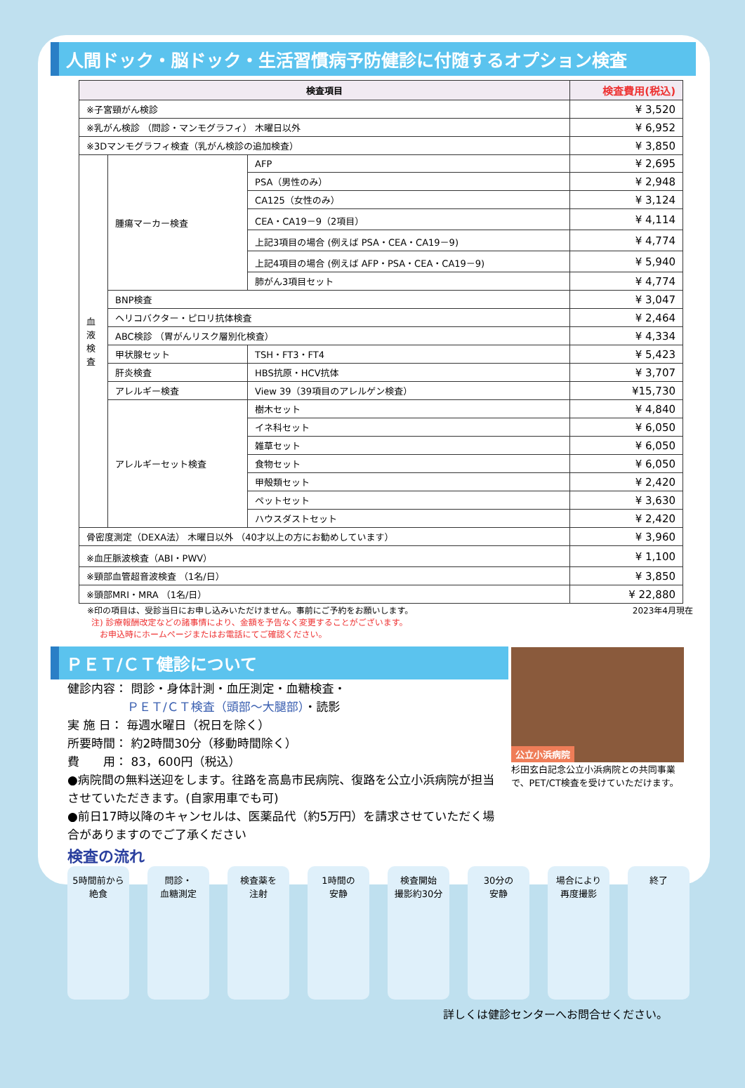人間ドック・脳ドック・生活習慣病予防健診に付随するオプション検査
| 検査項目 | | | 検査費用(税込) |
| --- | --- | --- | --- |
| ※子宮頸がん検診 | | | ¥ 3,520 |
| ※乳がん検診 （問診・マンモグラフィ） 木曜日以外 | | | ¥ 6,952 |
| ※3Dマンモグラフィ検査（乳がん検診の追加検査） | | | ¥ 3,850 |
| 血 液 検 査 | 腫瘍マーカー検査 | AFP | ¥ 2,695 |
| | | PSA（男性のみ） | ¥ 2,948 |
| | | CA125（女性のみ） | ¥ 3,124 |
| | | CEA・CA19－9（2項目） | ¥ 4,114 |
| | | 上記3項目の場合 (例えば PSA・CEA・CA19－9) | ¥ 4,774 |
| | | 上記4項目の場合 (例えば AFP・PSA・CEA・CA19－9) | ¥ 5,940 |
| | | 肺がん3項目セット | ¥ 4,774 |
| | BNP検査 | | ¥ 3,047 |
| | ヘリコバクター・ピロリ抗体検査 | | ¥ 2,464 |
| | ABC検診 （胃がんリスク層別化検査） | | ¥ 4,334 |
| | 甲状腺セット | TSH・FT3・FT4 | ¥ 5,423 |
| | 肝炎検査 | HBS抗原・HCV抗体 | ¥ 3,707 |
| | アレルギー検査 | View 39（39項目のアレルゲン検査） | ¥15,730 |
| | アレルギーセット検査 | 樹木セット | ¥ 4,840 |
| | | イネ科セット | ¥ 6,050 |
| | | 雑草セット | ¥ 6,050 |
| | | 食物セット | ¥ 6,050 |
| | | 甲殻類セット | ¥ 2,420 |
| | | ペットセット | ¥ 3,630 |
| | | ハウスダストセット | ¥ 2,420 |
| 骨密度測定（DEXA法） 木曜日以外 （40才以上の方にお勧めしています） | | | ¥ 3,960 |
| ※血圧脈波検査（ABI・PWV） | | | ¥ 1,100 |
| ※頸部血管超音波検査 （1名/日） | | | ¥ 3,850 |
| ※頭部MRI・MRA （1名/日） | | | ¥ 22,880 |
※印の項目は、受診当日にお申し込みいただけません。事前にご予約をお願いします。 2023年4月現在
注) 診療報酬改定などの諸事情により、金額を予告なく変更することがございます。
　お申込時にホームページまたはお電話にてご確認ください。
ＰＥＴ/ＣＴ健診について
健診内容： 問診・身体計測・血圧測定・血糖検査・
　　　　　ＰＥＴ/ＣＴ検査（頭部～大腿部）・読影
実 施 日： 毎週水曜日（祝日を除く）
所要時間： 約2時間30分（移動時間除く）
費　　用： 83，600円（税込）
●病院間の無料送迎をします。往路を高島市民病院、復路を公立小浜病院が担当させていただきます。(自家用車でも可)
●前日17時以降のキャンセルは、医薬品代（約5万円）を請求させていただく場合がありますのでご了承ください
公立小浜病院
杉田玄白記念公立小浜病院との共同事業で、PET/CT検査を受けていただけます。
検査の流れ
5時間前から
絶食
問診・
血糖測定
検査薬を
注射
1時間の
安静
検査開始
撮影約30分
30分の
安静
場合により
再度撮影
終了
詳しくは健診センターへお問合せください。